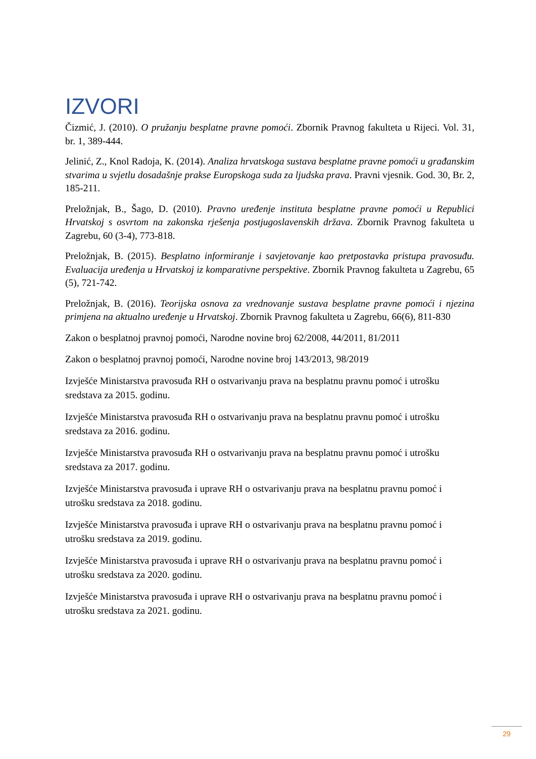IZVORI
Čizmić, J. (2010). O pružanju besplatne pravne pomoći. Zbornik Pravnog fakulteta u Rijeci. Vol. 31, br. 1, 389-444.
Jelinić, Z., Knol Radoja, K. (2014). Analiza hrvatskoga sustava besplatne pravne pomoći u građanskim stvarima u svjetlu dosadašnje prakse Europskoga suda za ljudska prava. Pravni vjesnik. God. 30, Br. 2, 185-211.
Preložnjak, B., Šago, D. (2010). Pravno uređenje instituta besplatne pravne pomoći u Republici Hrvatskoj s osvrtom na zakonska rješenja postjugoslavenskih država. Zbornik Pravnog fakulteta u Zagrebu, 60 (3-4), 773-818.
Preložnjak, B. (2015). Besplatno informiranje i savjetovanje kao pretpostavka pristupa pravosuđu. Evaluacija uređenja u Hrvatskoj iz komparativne perspektive. Zbornik Pravnog fakulteta u Zagrebu, 65 (5), 721-742.
Preložnjak, B. (2016). Teorijska osnova za vrednovanje sustava besplatne pravne pomoći i njezina primjena na aktualno uređenje u Hrvatskoj. Zbornik Pravnog fakulteta u Zagrebu, 66(6), 811-830
Zakon o besplatnoj pravnoj pomoći, Narodne novine broj 62/2008, 44/2011, 81/2011
Zakon o besplatnoj pravnoj pomoći, Narodne novine broj 143/2013, 98/2019
Izvješće Ministarstva pravosuđa RH o ostvarivanju prava na besplatnu pravnu pomoć i utrošku sredstava za 2015. godinu.
Izvješće Ministarstva pravosuđa RH o ostvarivanju prava na besplatnu pravnu pomoć i utrošku sredstava za 2016. godinu.
Izvješće Ministarstva pravosuđa RH o ostvarivanju prava na besplatnu pravnu pomoć i utrošku sredstava za 2017. godinu.
Izvješće Ministarstva pravosuđa i uprave RH o ostvarivanju prava na besplatnu pravnu pomoć i utrošku sredstava za 2018. godinu.
Izvješće Ministarstva pravosuđa i uprave RH o ostvarivanju prava na besplatnu pravnu pomoć i utrošku sredstava za 2019. godinu.
Izvješće Ministarstva pravosuđa i uprave RH o ostvarivanju prava na besplatnu pravnu pomoć i utrošku sredstava za 2020. godinu.
Izvješće Ministarstva pravosuđa i uprave RH o ostvarivanju prava na besplatnu pravnu pomoć i utrošku sredstava za 2021. godinu.
29